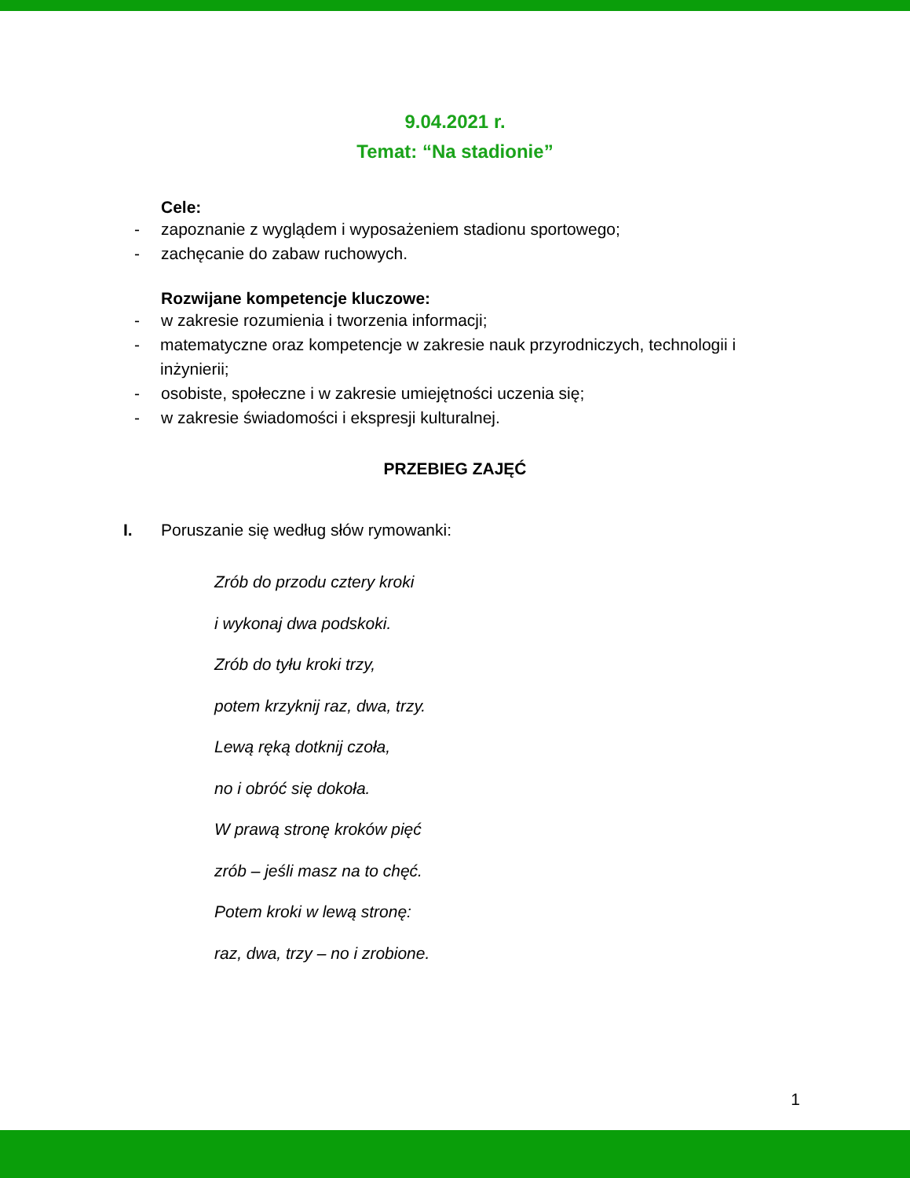9.04.2021 r.
Temat: “Na stadionie”
Cele:
- zapoznanie z wyglądem i wyposażeniem stadionu sportowego;
- zachęcanie do zabaw ruchowych.
Rozwijane kompetencje kluczowe:
- w zakresie rozumienia i tworzenia informacji;
- matematyczne oraz kompetencje w zakresie nauk przyrodniczych, technologii i inżynierii;
- osobiste, społeczne i w zakresie umiejętności uczenia się;
- w zakresie świadomości i ekspresji kulturalnej.
PRZEBIEG ZAJĘĆ
I. Poruszanie się według słów rymowanki:
Zrób do przodu cztery kroki
i wykonaj dwa podskoki.
Zrób do tyłu kroki trzy,
potem krzyknij raz, dwa, trzy.
Lewą ręką dotknij czoła,
no i obróć się dokoła.
W prawą stronę kroków pięć
zrób – jeśli masz na to chęć.
Potem kroki w lewą stronę:
raz, dwa, trzy – no i zrobione.
1